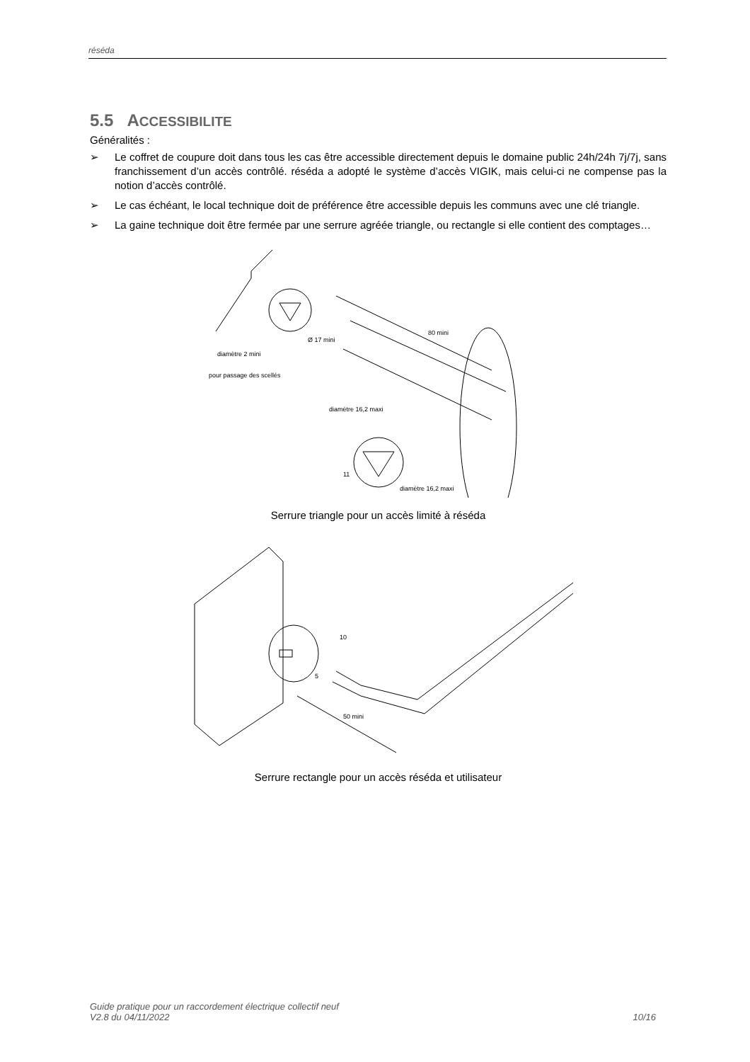réséda
5.5 ACCESSIBILITE
Généralités :
➢ Le coffret de coupure doit dans tous les cas être accessible directement depuis le domaine public 24h/24h 7j/7j, sans franchissement d’un accès contrôlé. réséda a adopté le système d’accès VIGIK, mais celui-ci ne compense pas la notion d’accès contrôlé.
➢ Le cas échéant, le local technique doit de préférence être accessible depuis les communs avec une clé triangle.
➢ La gaine technique doit être fermée par une serrure agréée triangle, ou rectangle si elle contient des comptages…
Ø 17 mini
diamètre 2 mini
pour passage des scellés
80 mini
diamètre 16,2 maxi
11
diamètre 16,2 maxi
Serrure triangle pour un accès limité à réséda
10
5
50 mini
Serrure rectangle pour un accès réséda et utilisateur
Guide pratique pour un raccordement électrique collectif neuf
V2.8 du 04/11/2022
10/16